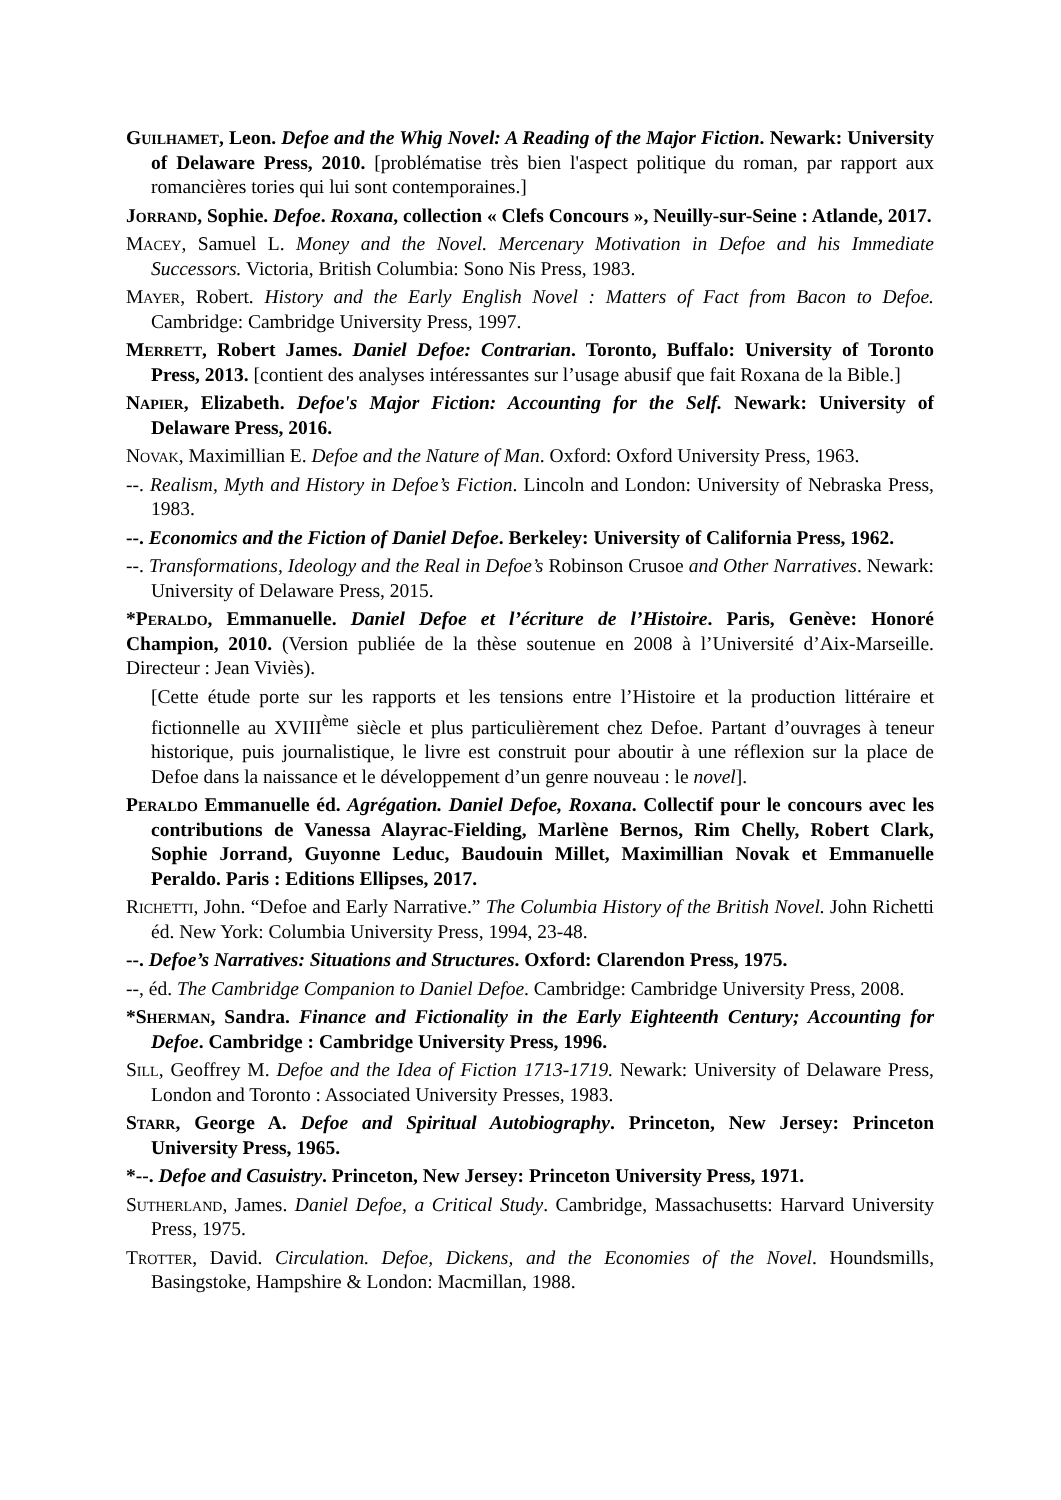Guilhamet, Leon. Defoe and the Whig Novel: A Reading of the Major Fiction. Newark: University of Delaware Press, 2010. [problématise très bien l'aspect politique du roman, par rapport aux romancières tories qui lui sont contemporaines.]
Jorrand, Sophie. Defoe. Roxana, collection « Clefs Concours », Neuilly-sur-Seine : Atlande, 2017.
Macey, Samuel L. Money and the Novel. Mercenary Motivation in Defoe and his Immediate Successors. Victoria, British Columbia: Sono Nis Press, 1983.
Mayer, Robert. History and the Early English Novel : Matters of Fact from Bacon to Defoe. Cambridge: Cambridge University Press, 1997.
Merrett, Robert James. Daniel Defoe: Contrarian. Toronto, Buffalo: University of Toronto Press, 2013. [contient des analyses intéressantes sur l’usage abusif que fait Roxana de la Bible.]
Napier, Elizabeth. Defoe's Major Fiction: Accounting for the Self. Newark: University of Delaware Press, 2016.
Novak, Maximillian E. Defoe and the Nature of Man. Oxford: Oxford University Press, 1963.
--. Realism, Myth and History in Defoe’s Fiction. Lincoln and London: University of Nebraska Press, 1983.
--. Economics and the Fiction of Daniel Defoe. Berkeley: University of California Press, 1962.
--. Transformations, Ideology and the Real in Defoe’s Robinson Crusoe and Other Narratives. Newark: University of Delaware Press, 2015.
*Peraldo, Emmanuelle. Daniel Defoe et l’écriture de l’Histoire. Paris, Genève: Honoré Champion, 2010. (Version publiée de la thèse soutenue en 2008 à l’Université d’Aix-Marseille. Directeur : Jean Viviès).
[Cette étude porte sur les rapports et les tensions entre l’Histoire et la production littéraire et fictionnelle au XVIII<sup>ème</sup> siècle et plus particulièrement chez Defoe. Partant d’ouvrages à teneur historique, puis journalistique, le livre est construit pour aboutir à une réflexion sur la place de Defoe dans la naissance et le développement d’un genre nouveau : le novel].
Peraldo Emmanuelle éd. Agrégation. Daniel Defoe, Roxana. Collectif pour le concours avec les contributions de Vanessa Alayrac-Fielding, Marlène Bernos, Rim Chelly, Robert Clark, Sophie Jorrand, Guyonne Leduc, Baudouin Millet, Maximillian Novak et Emmanuelle Peraldo. Paris : Editions Ellipses, 2017.
Richetti, John. “Defoe and Early Narrative.” The Columbia History of the British Novel. John Richetti éd. New York: Columbia University Press, 1994, 23-48.
--. Defoe’s Narratives: Situations and Structures. Oxford: Clarendon Press, 1975.
--, éd. The Cambridge Companion to Daniel Defoe. Cambridge: Cambridge University Press, 2008.
*Sherman, Sandra. Finance and Fictionality in the Early Eighteenth Century; Accounting for Defoe. Cambridge : Cambridge University Press, 1996.
Sill, Geoffrey M. Defoe and the Idea of Fiction 1713-1719. Newark: University of Delaware Press, London and Toronto : Associated University Presses, 1983.
Starr, George A. Defoe and Spiritual Autobiography. Princeton, New Jersey: Princeton University Press, 1965.
*--. Defoe and Casuistry. Princeton, New Jersey: Princeton University Press, 1971.
Sutherland, James. Daniel Defoe, a Critical Study. Cambridge, Massachusetts: Harvard University Press, 1975.
Trotter, David. Circulation. Defoe, Dickens, and the Economies of the Novel. Houndsmills, Basingstoke, Hampshire & London: Macmillan, 1988.